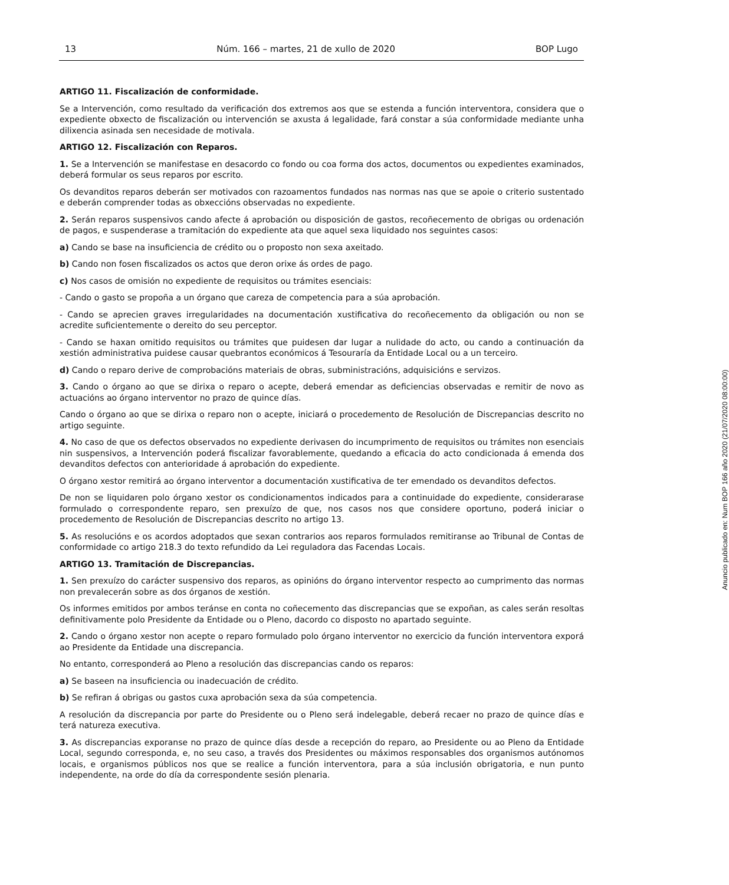13 Núm. 166 – martes, 21 de xullo de 2020 BOP Lugo
ARTIGO 11. Fiscalización de conformidade.
Se a Intervención, como resultado da verificación dos extremos aos que se estenda a función interventora, considera que o expediente obxecto de fiscalización ou intervención se axusta á legalidade, fará constar a súa conformidade mediante unha dilixencia asinada sen necesidade de motivala.
ARTIGO 12. Fiscalización con Reparos.
1. Se a Intervención se manifestase en desacordo co fondo ou coa forma dos actos, documentos ou expedientes examinados, deberá formular os seus reparos por escrito.
Os devanditos reparos deberán ser motivados con razoamentos fundados nas normas nas que se apoie o criterio sustentado e deberán comprender todas as obxeccións observadas no expediente.
2. Serán reparos suspensivos cando afecte á aprobación ou disposición de gastos, recoñecemento de obrigas ou ordenación de pagos, e suspenderase a tramitación do expediente ata que aquel sexa liquidado nos seguintes casos:
a) Cando se base na insuficiencia de crédito ou o proposto non sexa axeitado.
b) Cando non fosen fiscalizados os actos que deron orixe ás ordes de pago.
c) Nos casos de omisión no expediente de requisitos ou trámites esenciais:
- Cando o gasto se propoña a un órgano que careza de competencia para a súa aprobación.
- Cando se aprecien graves irregularidades na documentación xustificativa do recoñecemento da obligación ou non se acredite suficientemente o dereito do seu perceptor.
- Cando se haxan omitido requisitos ou trámites que puidesen dar lugar a nulidade do acto, ou cando a continuación da xestión administrativa puidese causar quebrantos económicos á Tesouraría da Entidade Local ou a un terceiro.
d) Cando o reparo derive de comprobacións materiais de obras, subministracións, adquisicións e servizos.
3. Cando o órgano ao que se dirixa o reparo o acepte, deberá emendar as deficiencias observadas e remitir de novo as actuacións ao órgano interventor no prazo de quince días.
Cando o órgano ao que se dirixa o reparo non o acepte, iniciará o procedemento de Resolución de Discrepancias descrito no artigo seguinte.
4. No caso de que os defectos observados no expediente derivasen do incumprimento de requisitos ou trámites non esenciais nin suspensivos, a Intervención poderá fiscalizar favorablemente, quedando a eficacia do acto condicionada á emenda dos devanditos defectos con anterioridade á aprobación do expediente.
O órgano xestor remitirá ao órgano interventor a documentación xustificativa de ter emendado os devanditos defectos.
De non se liquidaren polo órgano xestor os condicionamentos indicados para a continuidade do expediente, considerarase formulado o correspondente reparo, sen prexuízo de que, nos casos nos que considere oportuno, poderá iniciar o procedemento de Resolución de Discrepancias descrito no artigo 13.
5. As resolucións e os acordos adoptados que sexan contrarios aos reparos formulados remitiranse ao Tribunal de Contas de conformidade co artigo 218.3 do texto refundido da Lei reguladora das Facendas Locais.
ARTIGO 13. Tramitación de Discrepancias.
1. Sen prexuízo do carácter suspensivo dos reparos, as opinións do órgano interventor respecto ao cumprimento das normas non prevalecerán sobre as dos órganos de xestión.
Os informes emitidos por ambos teránse en conta no coñecemento das discrepancias que se expoñan, as cales serán resoltas definitivamente polo Presidente da Entidade ou o Pleno, dacordo co disposto no apartado seguinte.
2. Cando o órgano xestor non acepte o reparo formulado polo órgano interventor no exercicio da función interventora exporá ao Presidente da Entidade una discrepancia.
No entanto, corresponderá ao Pleno a resolución das discrepancias cando os reparos:
a) Se baseen na insuficiencia ou inadecuación de crédito.
b) Se refiran á obrigas ou gastos cuxa aprobación sexa da súa competencia.
A resolución da discrepancia por parte do Presidente ou o Pleno será indelegable, deberá recaer no prazo de quince días e terá natureza executiva.
3. As discrepancias exporanse no prazo de quince días desde a recepción do reparo, ao Presidente ou ao Pleno da Entidade Local, segundo corresponda, e, no seu caso, a través dos Presidentes ou máximos responsables dos organismos autónomos locais, e organismos públicos nos que se realice a función interventora, para a súa inclusión obrigatoria, e nun punto independente, na orde do día da correspondente sesión plenaria.
Anuncio publicado en: Num BOP 166 año 2020 (21/07/2020 08:00:00)